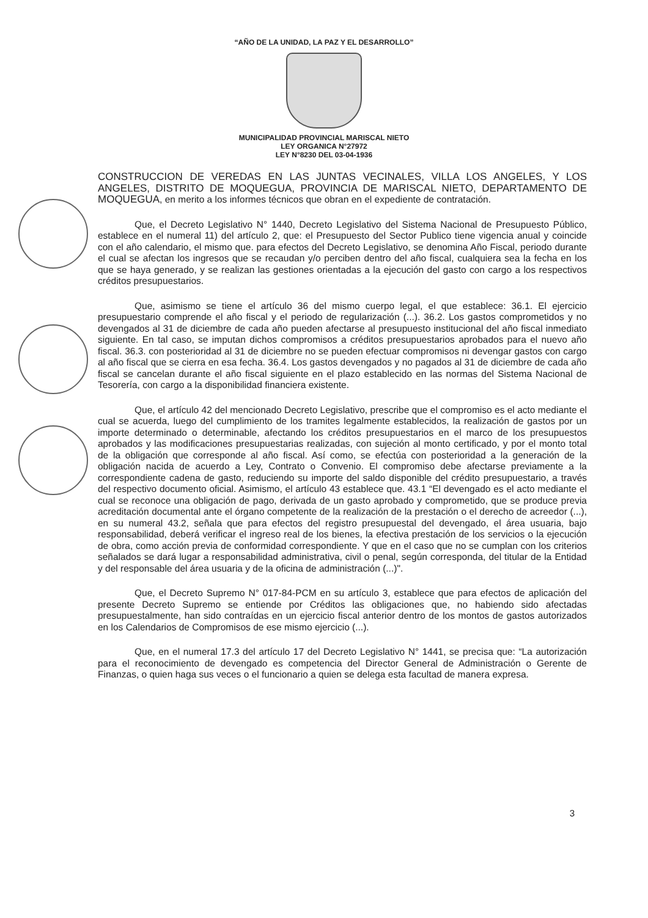“AÑO DE LA UNIDAD, LA PAZ Y EL DESARROLLO”
MUNICIPALIDAD PROVINCIAL MARISCAL NIETO
LEY ORGANICA N°27972
LEY N°8230 DEL 03-04-1936
CONSTRUCCION DE VEREDAS EN LAS JUNTAS VECINALES, VILLA LOS ANGELES, Y LOS ANGELES, DISTRITO DE MOQUEGUA, PROVINCIA DE MARISCAL NIETO, DEPARTAMENTO DE MOQUEGUA, en merito a los informes técnicos que obran en el expediente de contratación.
Que, el Decreto Legislativo N° 1440, Decreto Legislativo del Sistema Nacional de Presupuesto Público, establece en el numeral 11) del artículo 2, que: el Presupuesto del Sector Publico tiene vigencia anual y coincide con el año calendario, el mismo que. para efectos del Decreto Legislativo, se denomina Año Fiscal, periodo durante el cual se afectan los ingresos que se recaudan y/o perciben dentro del año fiscal, cualquiera sea la fecha en los que se haya generado, y se realizan las gestiones orientadas a la ejecución del gasto con cargo a los respectivos créditos presupuestarios.
Que, asimismo se tiene el artículo 36 del mismo cuerpo legal, el que establece: 36.1. El ejercicio presupuestario comprende el año fiscal y el periodo de regularización (...). 36.2. Los gastos comprometidos y no devengados al 31 de diciembre de cada año pueden afectarse al presupuesto institucional del año fiscal inmediato siguiente. En tal caso, se imputan dichos compromisos a créditos presupuestarios aprobados para el nuevo año fiscal. 36.3. con posterioridad al 31 de diciembre no se pueden efectuar compromisos ni devengar gastos con cargo al año fiscal que se cierra en esa fecha. 36.4. Los gastos devengados y no pagados al 31 de diciembre de cada año fiscal se cancelan durante el año fiscal siguiente en el plazo establecido en las normas del Sistema Nacional de Tesorería, con cargo a la disponibilidad financiera existente.
Que, el artículo 42 del mencionado Decreto Legislativo, prescribe que el compromiso es el acto mediante el cual se acuerda, luego del cumplimiento de los tramites legalmente establecidos, la realización de gastos por un importe determinado o determinable, afectando los créditos presupuestarios en el marco de los presupuestos aprobados y las modificaciones presupuestarias realizadas, con sujeción al monto certificado, y por el monto total de la obligación que corresponde al año fiscal. Así como, se efectúa con posterioridad a la generación de la obligación nacida de acuerdo a Ley, Contrato o Convenio. El compromiso debe afectarse previamente a la correspondiente cadena de gasto, reduciendo su importe del saldo disponible del crédito presupuestario, a través del respectivo documento oficial. Asimismo, el artículo 43 establece que. 43.1 “El devengado es el acto mediante el cual se reconoce una obligación de pago, derivada de un gasto aprobado y comprometido, que se produce previa acreditación documental ante el órgano competente de la realización de la prestación o el derecho de acreedor (...), en su numeral 43.2, señala que para efectos del registro presupuestal del devengado, el área usuaria, bajo responsabilidad, deberá verificar el ingreso real de los bienes, la efectiva prestación de los servicios o la ejecución de obra, como acción previa de conformidad correspondiente. Y que en el caso que no se cumplan con los criterios señalados se dará lugar a responsabilidad administrativa, civil o penal, según corresponda, del titular de la Entidad y del responsable del área usuaria y de la oficina de administración (...)".
Que, el Decreto Supremo N° 017-84-PCM en su artículo 3, establece que para efectos de aplicación del presente Decreto Supremo se entiende por Créditos las obligaciones que, no habiendo sido afectadas presupuestalmente, han sido contraídas en un ejercicio fiscal anterior dentro de los montos de gastos autorizados en los Calendarios de Compromisos de ese mismo ejercicio (...).
Que, en el numeral 17.3 del artículo 17 del Decreto Legislativo N° 1441, se precisa que: “La autorización para el reconocimiento de devengado es competencia del Director General de Administración o Gerente de Finanzas, o quien haga sus veces o el funcionario a quien se delega esta facultad de manera expresa.
3